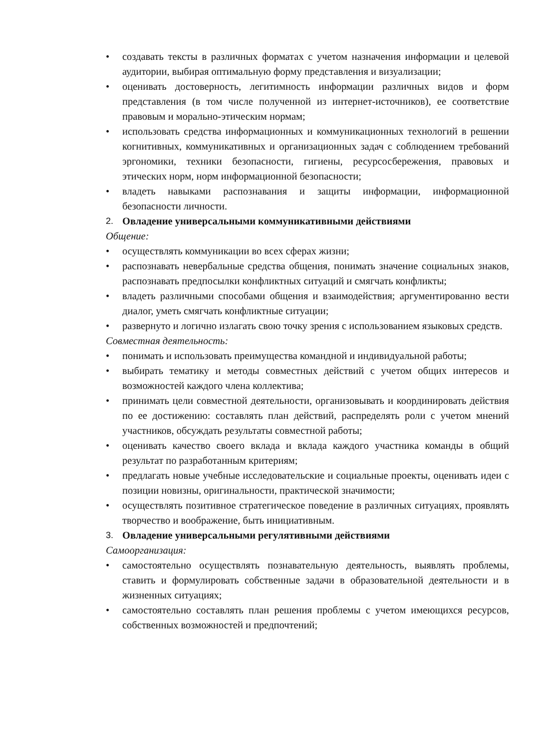• создавать тексты в различных форматах с учетом назначения информации и целевой аудитории, выбирая оптимальную форму представления и визуализации;
• оценивать достоверность, легитимность информации различных видов и форм представления (в том числе полученной из интернет-источников), ее соответствие правовым и морально-этическим нормам;
• использовать средства информационных и коммуникационных технологий в решении когнитивных, коммуникативных и организационных задач с соблюдением требований эргономики, техники безопасности, гигиены, ресурсосбережения, правовых и этических норм, норм информационной безопасности;
• владеть навыками распознавания и защиты информации, информационной безопасности личности.
2. Овладение универсальными коммуникативными действиями
Общение:
• осуществлять коммуникации во всех сферах жизни;
• распознавать невербальные средства общения, понимать значение социальных знаков, распознавать предпосылки конфликтных ситуаций и смягчать конфликты;
• владеть различными способами общения и взаимодействия; аргументированно вести диалог, уметь смягчать конфликтные ситуации;
• развернуто и логично излагать свою точку зрения с использованием языковых средств.
Совместная деятельность:
• понимать и использовать преимущества командной и индивидуальной работы;
• выбирать тематику и методы совместных действий с учетом общих интересов и возможностей каждого члена коллектива;
• принимать цели совместной деятельности, организовывать и координировать действия по ее достижению: составлять план действий, распределять роли с учетом мнений участников, обсуждать результаты совместной работы;
• оценивать качество своего вклада и вклада каждого участника команды в общий результат по разработанным критериям;
• предлагать новые учебные исследовательские и социальные проекты, оценивать идеи с позиции новизны, оригинальности, практической значимости;
• осуществлять позитивное стратегическое поведение в различных ситуациях, проявлять творчество и воображение, быть инициативным.
3. Овладение универсальными регулятивными действиями
Самоорганизация:
• самостоятельно осуществлять познавательную деятельность, выявлять проблемы, ставить и формулировать собственные задачи в образовательной деятельности и в жизненных ситуациях;
• самостоятельно составлять план решения проблемы с учетом имеющихся ресурсов, собственных возможностей и предпочтений;